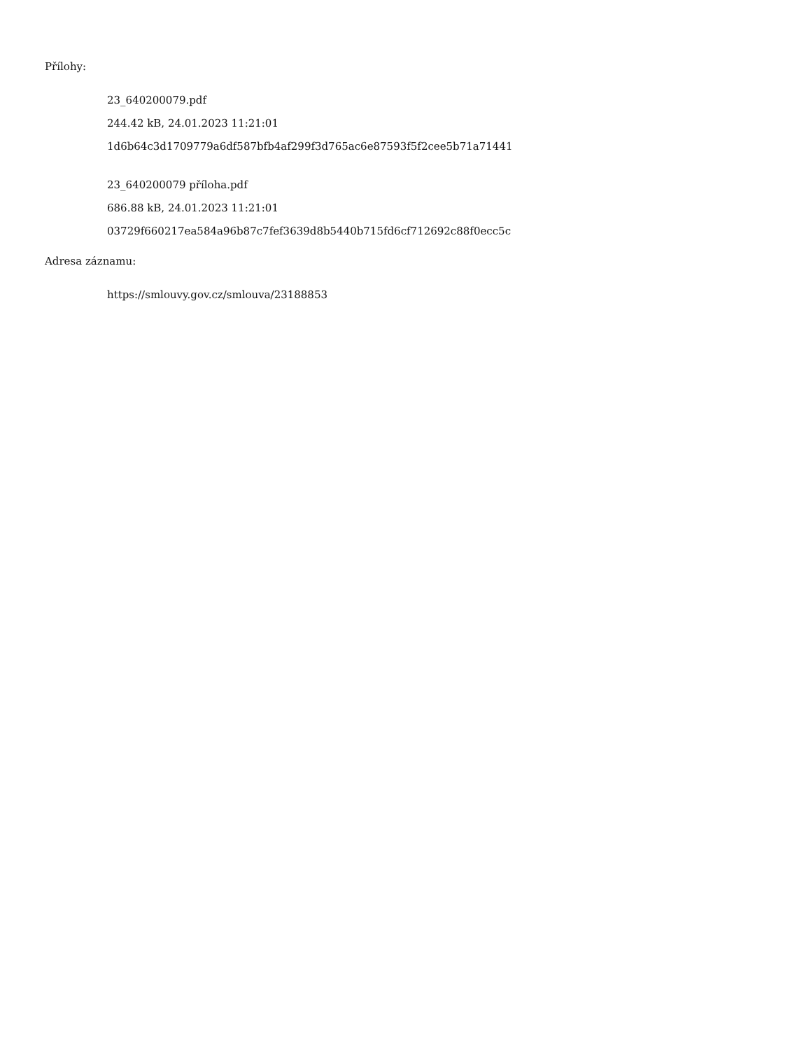Přílohy:
23_640200079.pdf
244.42 kB, 24.01.2023 11:21:01
1d6b64c3d1709779a6df587bfb4af299f3d765ac6e87593f5f2cee5b71a71441
23_640200079 příloha.pdf
686.88 kB, 24.01.2023 11:21:01
03729f660217ea584a96b87c7fef3639d8b5440b715fd6cf712692c88f0ecc5c
Adresa záznamu:
https://smlouvy.gov.cz/smlouva/23188853